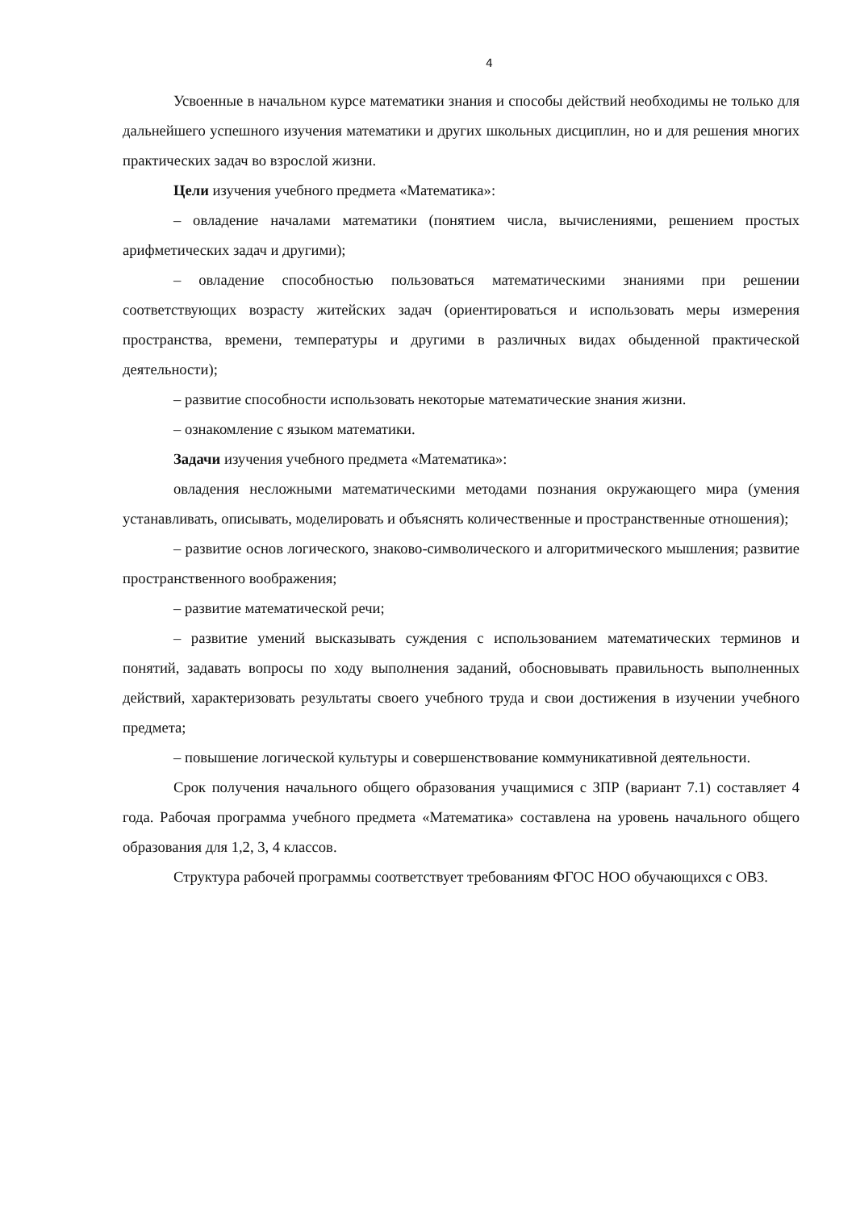4
Усвоенные в начальном курсе математики знания и способы действий необходимы не только для дальнейшего успешного изучения математики и других школьных дисциплин, но и для решения многих практических задач во взрослой жизни.
Цели изучения учебного предмета «Математика»:
– овладение началами математики (понятием числа, вычислениями, решением простых арифметических задач и другими);
– овладение способностью пользоваться математическими знаниями при решении соответствующих возрасту житейских задач (ориентироваться и использовать меры измерения пространства, времени, температуры и другими в различных видах обыденной практической деятельности);
– развитие способности использовать некоторые математические знания жизни.
– ознакомление с языком математики.
Задачи изучения учебного предмета «Математика»:
овладения несложными математическими методами познания окружающего мира (умения устанавливать, описывать, моделировать и объяснять количественные и пространственные отношения);
– развитие основ логического, знаково-символического и алгоритмического мышления; развитие пространственного воображения;
– развитие математической речи;
– развитие умений высказывать суждения с использованием математических терминов и понятий, задавать вопросы по ходу выполнения заданий, обосновывать правильность выполненных действий, характеризовать результаты своего учебного труда и свои достижения в изучении учебного предмета;
– повышение логической культуры и совершенствование коммуникативной деятельности.
Срок получения начального общего образования учащимися с ЗПР (вариант 7.1) составляет 4 года. Рабочая программа учебного предмета «Математика» составлена на уровень начального общего образования для 1,2, 3, 4 классов.
Структура рабочей программы соответствует требованиям ФГОС НОО обучающихся с ОВЗ.